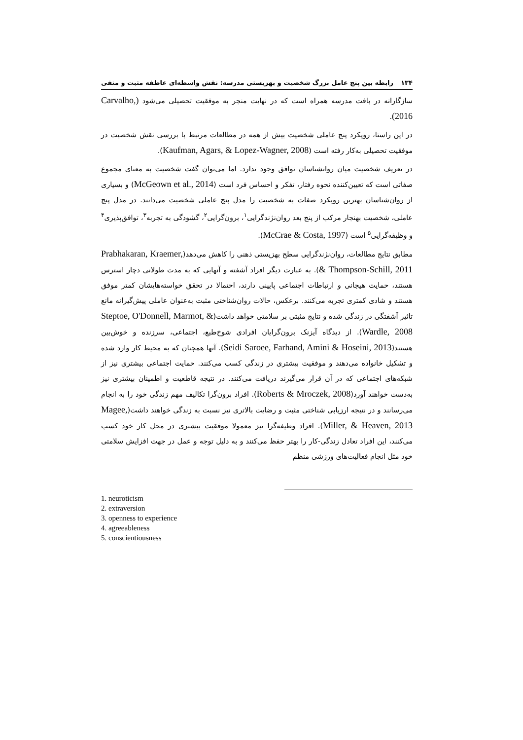۱۳۴ رابطه بین پنج عامل بزرگ شخصیت و بهزیستی مدرسه: نقش واسطه‌ای عاطفه مثبت و منفی
سازگارانه در بافت مدرسه همراه است که در نهایت منجر به موفقیت تحصیلی می‌شود (Carvalho, 2016).
در این راستا، رویکرد پنج عاملی شخصیت بیش از همه در مطالعات مرتبط با بررسی نقش شخصیت در موفقیت تحصیلی به‌کار رفته است (Kaufman, Agars, & Lopez-Wagner, 2008).
در تعریف شخصیت میان روانشناسان توافق وجود ندارد. اما می‌توان گفت شخصیت به معنای مجموع صفاتی است که تعیین‌کننده نحوه رفتار، تفکر و احساس فرد است (McGeown et al., 2014) و بسیاری از روان‌شناسان بهترین رویکرد صفات به شخصیت را مدل پنج عاملی شخصیت می‌دانند. در مدل پنج عاملی، شخصیت بهنجار مرکب از پنج بعد روان‌نژندگرایی<sup>۱</sup>، برون‌گرایی<sup>۲</sup>، گشودگی به تجربه<sup>۳</sup>، توافق‌پذیری<sup>۴</sup> و وظیفه‌گرایی<sup>۵</sup> است (McCrae & Costa, 1997).
مطابق نتایج مطالعات، روان‌نژندگرایی سطح بهزیستی ذهنی را کاهش می‌دهد(Prabhakaran, Kraemer, & Thompson-Schill, 2011). به عبارت دیگر افراد آشفته و آنهایی که به مدت طولانی دچار استرس هستند، حمایت هیجانی و ارتباطات اجتماعی پایینی دارند، احتمالا در تحقق خواسته‌هایشان کمتر موفق هستند و شادی کمتری تجربه می‌کنند. برعکس، حالات روان‌شناختی مثبت به‌عنوان عاملی پیش‌گیرانه مانع تاثیر آشفتگی در زندگی شده و نتایج مثبتی بر سلامتی خواهد داشت(Steptoe, O'Donnell, Marmot, & Wardle, 2008). از دیدگاه آیزنک برون‌گرایان افرادی شوخ‌طبع، اجتماعی، سرزنده و خوش‌بین هستند(Seidi Saroee, Farhand, Amini & Hoseini, 2013). آنها همچنان که به محیط کار وارد شده و تشکیل خانواده می‌دهند و موفقیت بیشتری در زندگی کسب می‌کنند. حمایت اجتماعی بیشتری نیز از شبکه‌های اجتماعی که در آن قرار می‌گیرند دریافت می‌کنند. در نتیجه قاطعیت و اطمینان بیشتری نیز به‌دست خواهند آورد(Roberts & Mroczek, 2008). افراد برون‌گرا تکالیف مهم زندگی خود را به انجام می‌رسانند و در نتیجه ارزیابی شناختی مثبت و رضایت بالاتری نیز نسبت به زندگی خواهند داشت(Magee, Miller, & Heaven, 2013). افراد وظیفه‌گرا نیز معمولا موفقیت بیشتری در محل کار خود کسب می‌کنند، این افراد تعادل زندگی-کار را بهتر حفظ می‌کنند و به دلیل توجه و عمل در جهت افزایش سلامتی خود مثل انجام فعالیت‌های ورزشی منظم
1. neuroticism
2. extraversion
3. openness to experience
4. agreeableness
5. conscientiousness